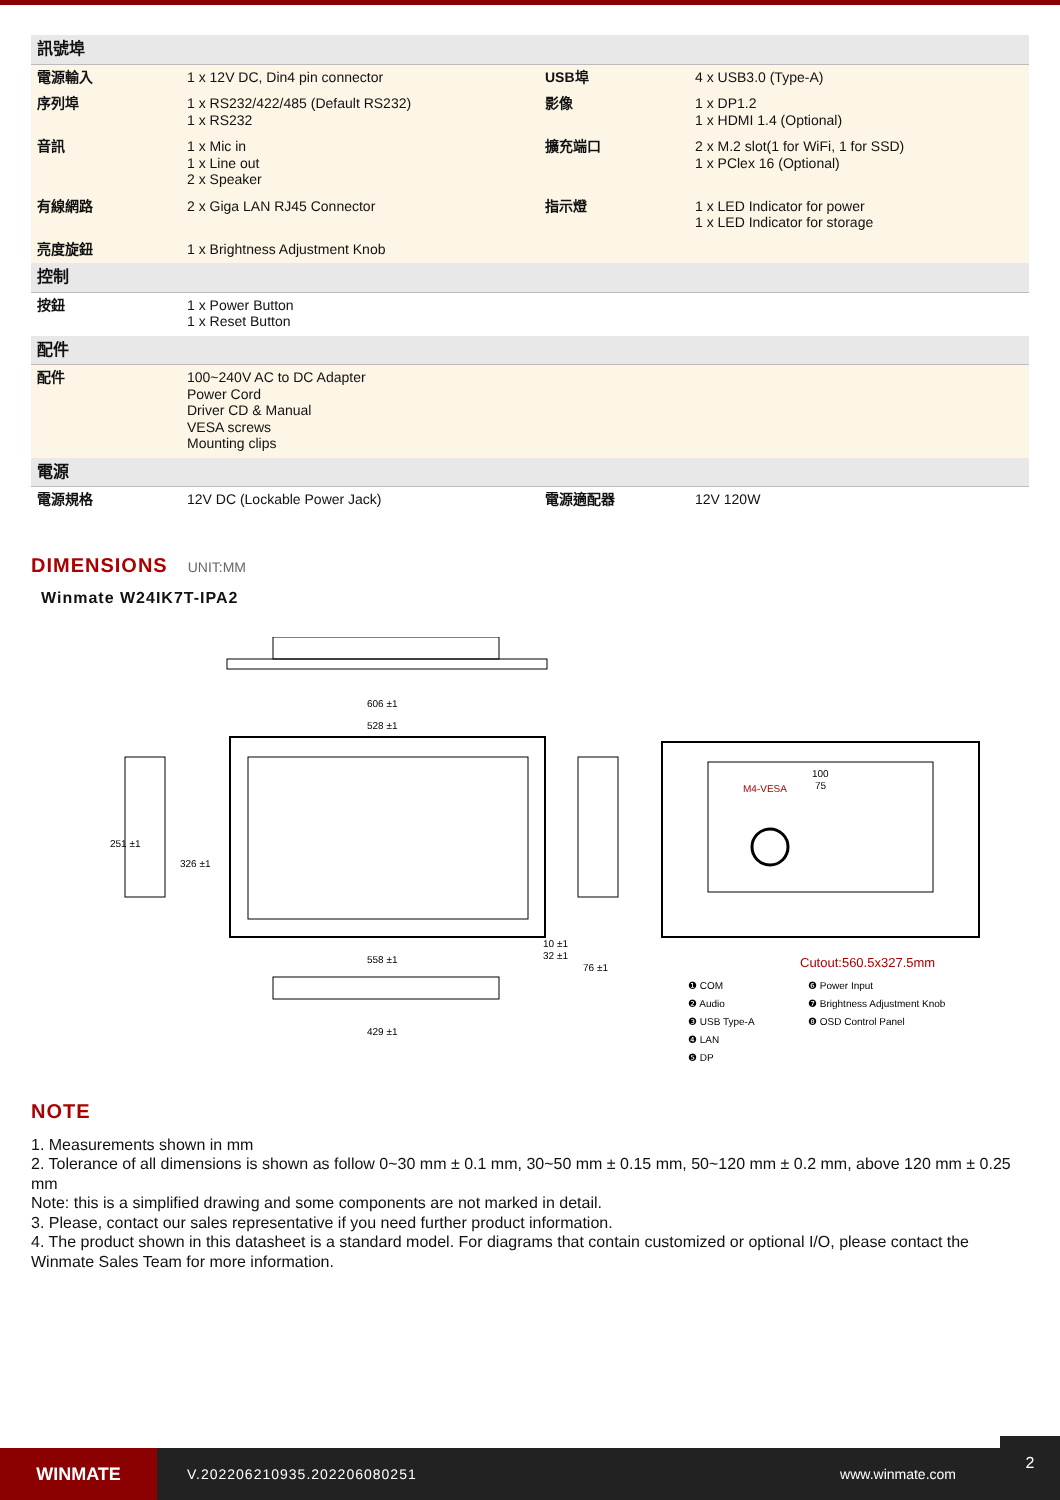| 訊號埠 | | | |
| 電源輸入 | 1 x 12V DC, Din4 pin connector | USB埠 | 4 x USB3.0 (Type-A) |
| 序列埠 | 1 x RS232/422/485 (Default RS232) 1 x RS232 | 影像 | 1 x DP1.2 1 x HDMI 1.4 (Optional) |
| 音訊 | 1 x Mic in 1 x Line out 2 x Speaker | 擴充端口 | 2 x M.2 slot(1 for WiFi, 1 for SSD) 1 x PClex 16 (Optional) |
| 有線網路 | 2 x Giga LAN RJ45 Connector | 指示燈 | 1 x LED Indicator for power 1 x LED Indicator for storage |
| 亮度旋鈕 | 1 x Brightness Adjustment Knob | | |
| 控制 | | | |
| 按鈕 | 1 x Power Button 1 x Reset Button | | |
| 配件 | | | |
| 配件 | 100~240V AC to DC Adapter Power Cord Driver CD & Manual VESA screws Mounting clips | | |
| 電源 | | | |
| 電源規格 | 12V DC (Lockable Power Jack) | 電源適配器 | 12V 120W |
DIMENSIONS UNIT:MM
Winmate W24IK7T-IPA2
606 ±1
528 ±1
558 ±1
429 ±1
251 ±1
326 ±1
10 ±1
32 ±1
76 ±1
M4-VESA
100
75
Cutout:560.5x327.5mm
❶ COM
❷ Audio
❸ USB Type-A
❹ LAN
❺ DP
❻ Power Input
❼ Brightness Adjustment Knob
❽ OSD Control Panel
NOTE
1. Measurements shown in mm
2. Tolerance of all dimensions is shown as follow 0~30 mm ± 0.1 mm, 30~50 mm ± 0.15 mm, 50~120 mm ± 0.2 mm, above 120 mm ± 0.25 mm
Note: this is a simplified drawing and some components are not marked in detail.
3. Please, contact our sales representative if you need further product information.
4. The product shown in this datasheet is a standard model. For diagrams that contain customized or optional I/O, please contact the Winmate Sales Team for more information.
WINMATE
V.202206210935.202206080251 www.winmate.com
2